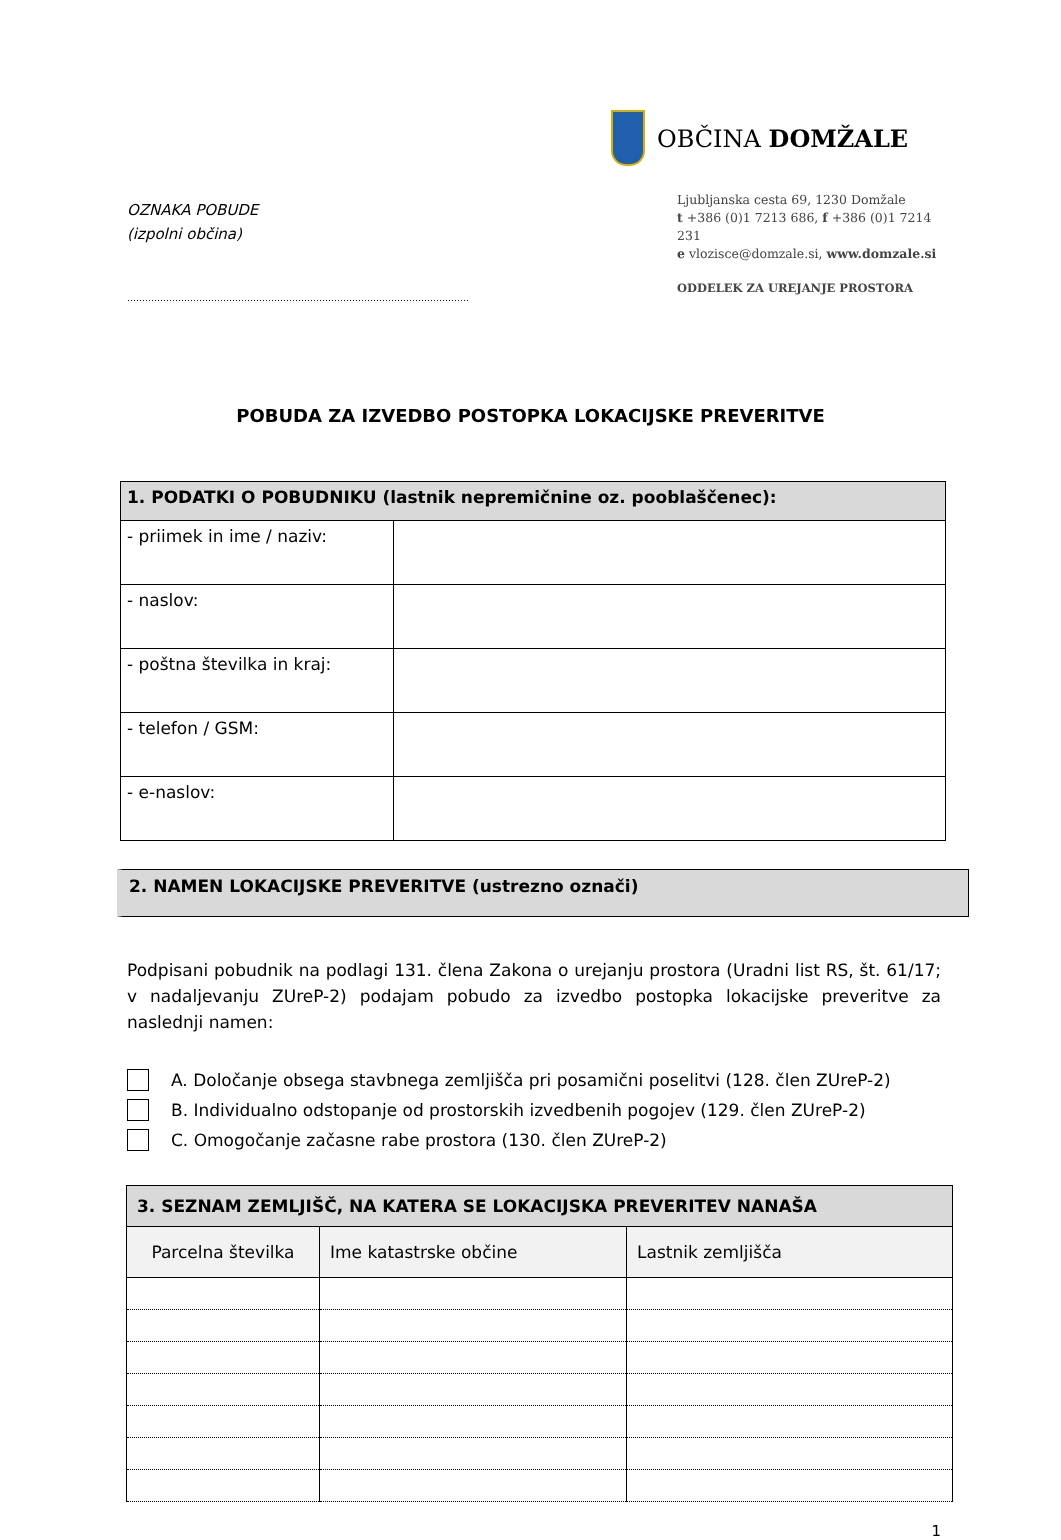OZNAKA POBUDE
(izpolni občina)
……………………………………………………………………………………………………
OBČINA DOMŽALE
Ljubljanska cesta 69, 1230 Domžale
t +386 (0)1 7213 686, f +386 (0)1 7214 231
e vlozisce@domzale.si, www.domzale.si
ODDELEK ZA UREJANJE PROSTORA
POBUDA ZA IZVEDBO POSTOPKA LOKACIJSKE PREVERITVE
| 1. PODATKI O POBUDNIKU (lastnik nepremičnine oz. pooblaščenec): | |
| - priimek in ime / naziv: | |
| - naslov: | |
| - poštna številka in kraj: | |
| - telefon / GSM: | |
| - e-naslov: | |
2. NAMEN LOKACIJSKE PREVERITVE (ustrezno označi)
Podpisani pobudnik na podlagi 131. člena Zakona o urejanju prostora (Uradni list RS, št. 61/17; v nadaljevanju ZUreP-2) podajam pobudo za izvedbo postopka lokacijske preveritve za naslednji namen:
A. Določanje obsega stavbnega zemljišča pri posamični poselitvi (128. člen ZUreP-2)
B. Individualno odstopanje od prostorskih izvedbenih pogojev (129. člen ZUreP-2)
C. Omogočanje začasne rabe prostora (130. člen ZUreP-2)
| 3. SEZNAM ZEMLJIŠČ, NA KATERA SE LOKACIJSKA PREVERITEV NANAŠA | | |
| --- | --- | --- |
| Parcelna številka | Ime katastrske občine | Lastnik zemljišča |
1